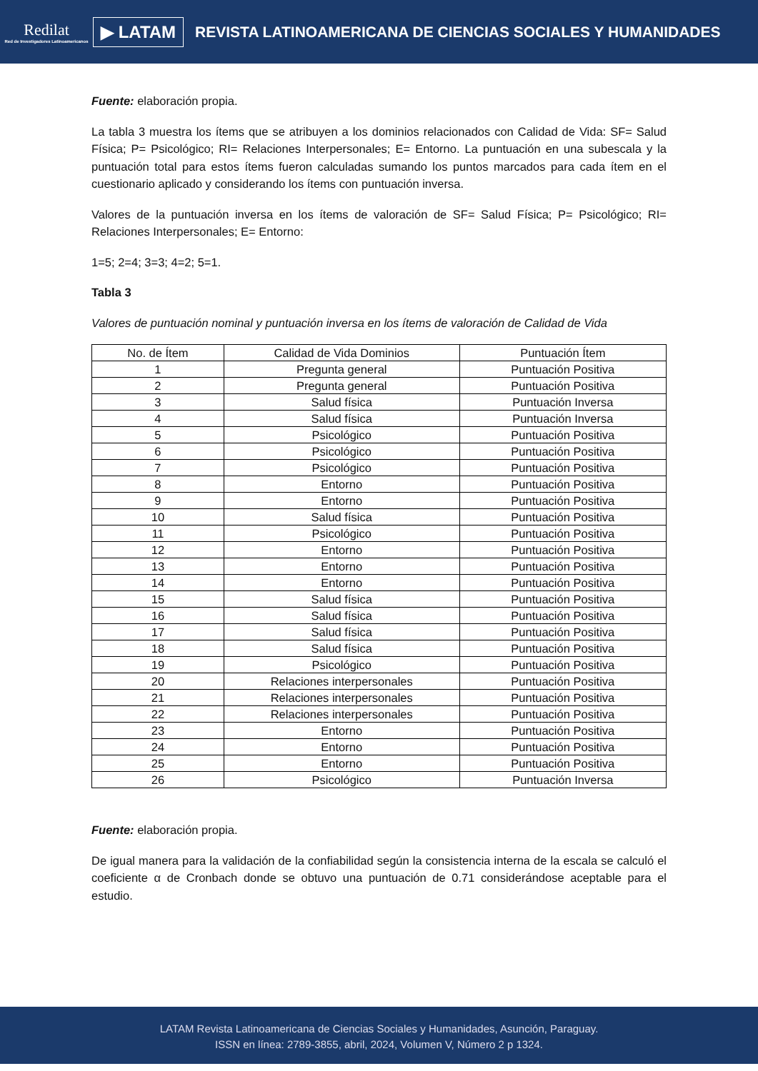Redilat
Red de Investigadores Latinoamericanos
▶ LATAM
REVISTA LATINOAMERICANA DE CIENCIAS SOCIALES Y HUMANIDADES
Fuente: elaboración propia.
La tabla 3 muestra los ítems que se atribuyen a los dominios relacionados con Calidad de Vida: SF= Salud Física; P= Psicológico; RI= Relaciones Interpersonales; E= Entorno. La puntuación en una subescala y la puntuación total para estos ítems fueron calculadas sumando los puntos marcados para cada ítem en el cuestionario aplicado y considerando los ítems con puntuación inversa.
Valores de la puntuación inversa en los ítems de valoración de SF= Salud Física; P= Psicológico; RI= Relaciones Interpersonales; E= Entorno:
1=5; 2=4; 3=3; 4=2; 5=1.
Tabla 3
Valores de puntuación nominal y puntuación inversa en los ítems de valoración de Calidad de Vida
| No. de Ítem | Calidad de Vida Dominios | Puntuación Ítem |
| --- | --- | --- |
| 1 | Pregunta general | Puntuación Positiva |
| 2 | Pregunta general | Puntuación Positiva |
| 3 | Salud física | Puntuación Inversa |
| 4 | Salud física | Puntuación Inversa |
| 5 | Psicológico | Puntuación Positiva |
| 6 | Psicológico | Puntuación Positiva |
| 7 | Psicológico | Puntuación Positiva |
| 8 | Entorno | Puntuación Positiva |
| 9 | Entorno | Puntuación Positiva |
| 10 | Salud física | Puntuación Positiva |
| 11 | Psicológico | Puntuación Positiva |
| 12 | Entorno | Puntuación Positiva |
| 13 | Entorno | Puntuación Positiva |
| 14 | Entorno | Puntuación Positiva |
| 15 | Salud física | Puntuación Positiva |
| 16 | Salud física | Puntuación Positiva |
| 17 | Salud física | Puntuación Positiva |
| 18 | Salud física | Puntuación Positiva |
| 19 | Psicológico | Puntuación Positiva |
| 20 | Relaciones interpersonales | Puntuación Positiva |
| 21 | Relaciones interpersonales | Puntuación Positiva |
| 22 | Relaciones interpersonales | Puntuación Positiva |
| 23 | Entorno | Puntuación Positiva |
| 24 | Entorno | Puntuación Positiva |
| 25 | Entorno | Puntuación Positiva |
| 26 | Psicológico | Puntuación Inversa |
Fuente: elaboración propia.
De igual manera para la validación de la confiabilidad según la consistencia interna de la escala se calculó el coeficiente α de Cronbach donde se obtuvo una puntuación de 0.71 considerándose aceptable para el estudio.
LATAM Revista Latinoamericana de Ciencias Sociales y Humanidades, Asunción, Paraguay.
ISSN en línea: 2789-3855, abril, 2024, Volumen V, Número 2 p 1324.